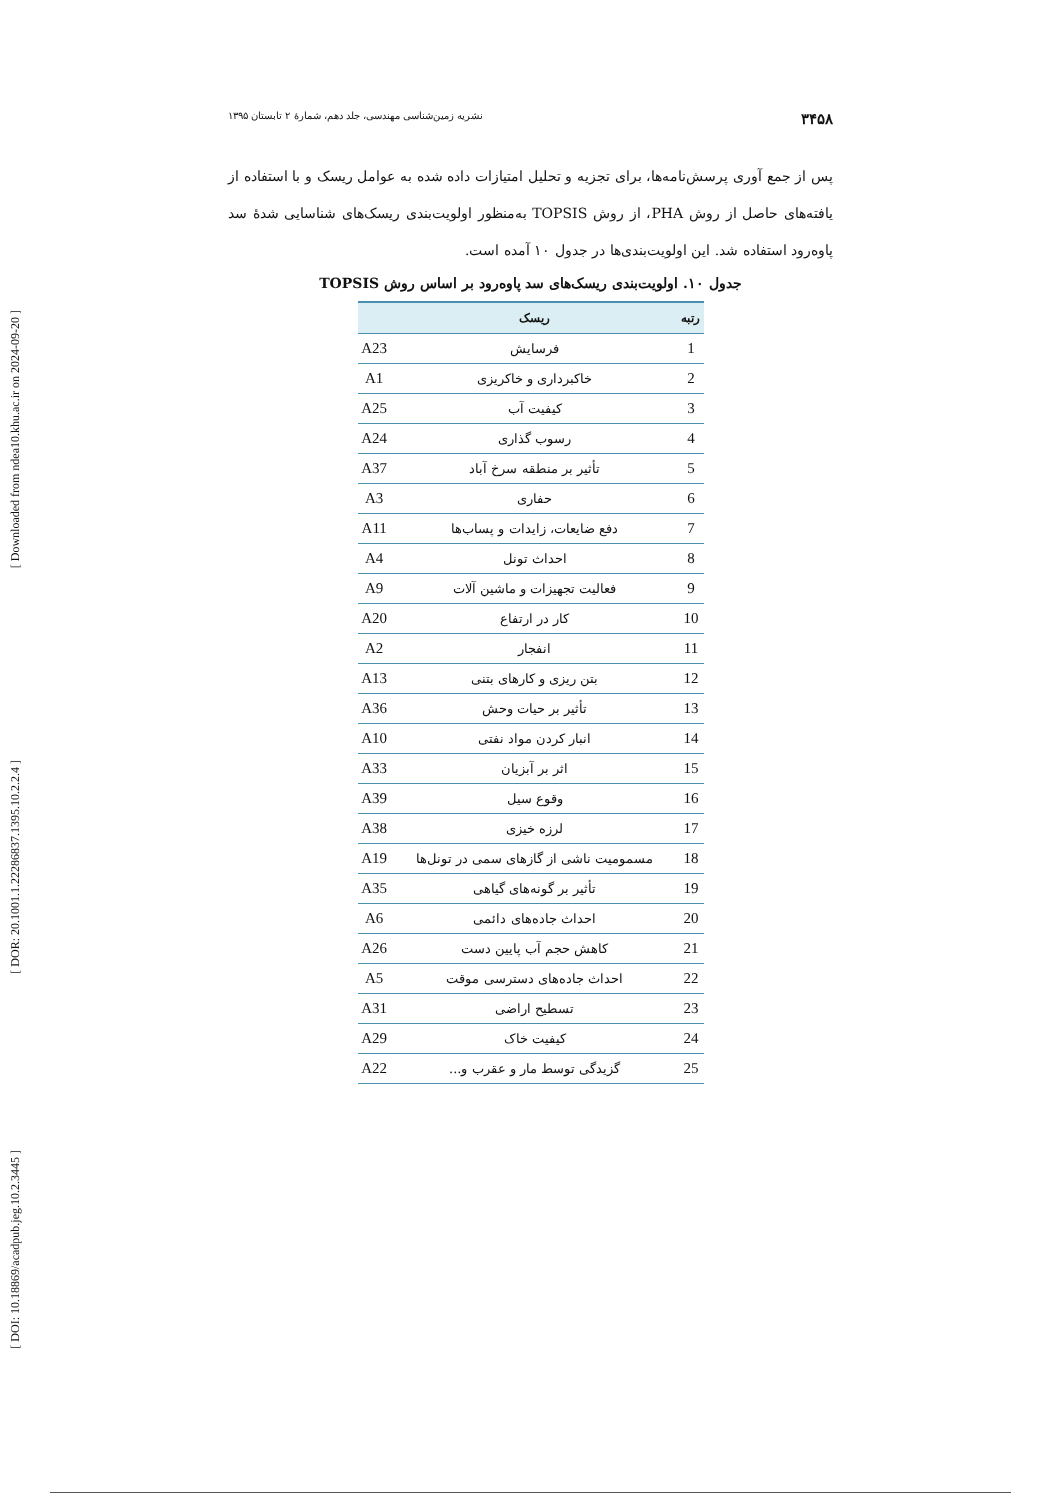[ Downloaded from ndea10.khu.ac.ir on 2024-09-20 ]
[ DOR: 20.1001.1.22286837.1395.10.2.2.4 ]
[ DOI: 10.18869/acadpub.jeg.10.2.3445 ]
۳۴۵۸ نشریه زمین‌شناسی مهندسی، جلد دهم، شمارۀ ۲ تابستان ۱۳۹۵
پس از جمع آوری پرسش‌نامه‌ها، برای تجزیه و تحلیل امتیازات داده شده به عوامل ریسک و با استفاده از یافته‌های حاصل از روش PHA، از روش TOPSIS به‌منظور اولویت‌بندی ریسک‌های شناسایی شدۀ سد پاوه‌رود استفاده شد. این اولویت‌بندی‌ها در جدول ۱۰ آمده است.
جدول ۱۰. اولویت‌بندی ریسک‌های سد پاوه‌رود بر اساس روش TOPSIS
| رتبه | ریسک | |
| --- | --- | --- |
| 1 | فرسایش | A23 |
| 2 | خاکبرداری و خاکریزی | A1 |
| 3 | کیفیت آب | A25 |
| 4 | رسوب گذاری | A24 |
| 5 | تأثیر بر منطقه سرخ آباد | A37 |
| 6 | حفاری | A3 |
| 7 | دفع ضایعات، زایدات و پساب‌ها | A11 |
| 8 | احداث تونل | A4 |
| 9 | فعالیت تجهیزات و ماشین آلات | A9 |
| 10 | کار در ارتفاع | A20 |
| 11 | انفجار | A2 |
| 12 | بتن ریزی و کارهای بتنی | A13 |
| 13 | تأثیر بر حیات وحش | A36 |
| 14 | انبار کردن مواد نفتی | A10 |
| 15 | اثر بر آبزیان | A33 |
| 16 | وقوع سیل | A39 |
| 17 | لرزه خیزی | A38 |
| 18 | مسمومیت ناشی از گازهای سمی در تونل‌ها | A19 |
| 19 | تأثیر بر گونه‌های گیاهی | A35 |
| 20 | احداث جاده‌های دائمی | A6 |
| 21 | کاهش حجم آب پایین دست | A26 |
| 22 | احداث جاده‌های دسترسی موقت | A5 |
| 23 | تسطیح اراضی | A31 |
| 24 | کیفیت خاک | A29 |
| 25 | گزیدگی توسط مار و عقرب و... | A22 |